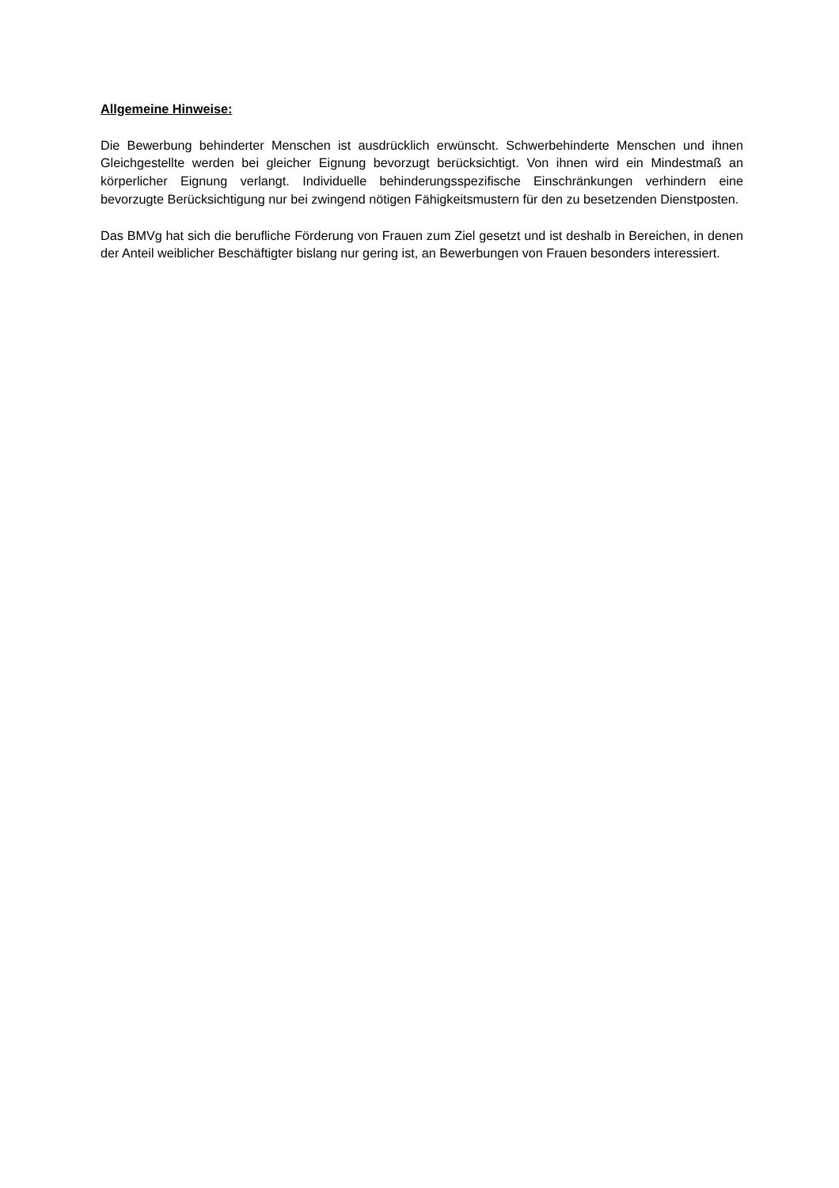Allgemeine Hinweise:
Die Bewerbung behinderter Menschen ist ausdrücklich erwünscht. Schwerbehinderte Menschen und ihnen Gleichgestellte werden bei gleicher Eignung bevorzugt berücksichtigt. Von ihnen wird ein Mindestmaß an körperlicher Eignung verlangt. Individuelle behinderungsspezifische Einschränkungen verhindern eine bevorzugte Berücksichtigung nur bei zwingend nötigen Fähigkeitsmustern für den zu besetzenden Dienstposten.
Das BMVg hat sich die berufliche Förderung von Frauen zum Ziel gesetzt und ist deshalb in Bereichen, in denen der Anteil weiblicher Beschäftigter bislang nur gering ist, an Bewerbungen von Frauen besonders interessiert.